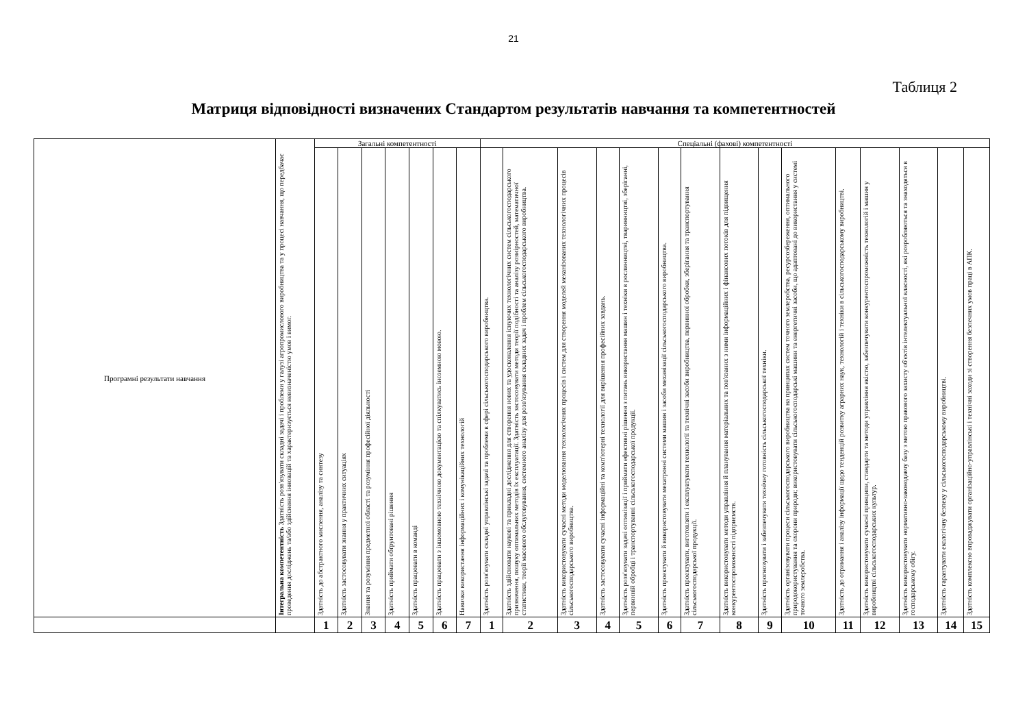21
Таблиця 2
Матриця відповідності визначених Стандартом результатів навчання та компетентностей
| Програмні результати навчання | Інтегральна компетентність Здатність розв'язувати складні задачі і проблеми у галузі агропромислового виробництва та у процесі навчання, що передбачає проведення досліджень та/або здійснення інновацій та характеризується невизначеністю умов і вимог. | Загальні компетентності | | | | | | | Спеціальні (фахові) компетентності | | | | | | | | | | | | | | |
| | | Здатність до абстрактного мислення, аналізу та синтезу | Здатність застосовувати знання у практичних ситуаціях | Знання та розуміння предметної області та розуміння професійної діяльності | Здатність приймати обґрунтовані рішення | Здатність працювати в команді | Здатність працювати з іншомовною технічною документацією та спілкуватись іноземною мовою. | Навички використання інформаційних і комунікаційних технологій | Здатність розв'язувати складні управлінські задачі та проблеми в сфері сільськогосподарського виробництва. | Здатність здійснювати наукові та прикладні дослідження для створення нових та удосконалення існуючих технологічних систем сільськогосподарського призначення, пошуку оптимальних методів їх експлуатації. Здатність застосовувати методи теорії подібності та аналізу розмірностей, математичної статистики, теорії масового обслуговування, системного аналізу для розв'язування складних задач і проблем сільськогосподарського виробництва. | Здатність використовувати сучасні методи моделювання технологічних процесів і систем для створення моделей механізованих технологічних процесів сільськогосподарського виробництва. | Здатність застосовувати сучасні інформаційні та комп'ютерні технології для вирішення професійних завдань. | Здатність розв'язувати задачі оптимізації і приймати ефективні рішення з питань використання машин і техніки в рослинництві, тваринництві, зберіганні, первинній обробці і транспортуванні сільськогосподарської продукції. | Здатність проектувати й використовувати мехатронні системи машин і засоби механізації сільськогосподарського виробництва. | Здатність проектувати, виготовляти і експлуатувати технології та технічні засоби виробництва, первинної обробки, зберігання та транспортування сільськогосподарської продукції. | Здатність використовувати методи управління й планування матеріальних та пов'язаних з ними інформаційних і фінансових потоків для підвищення конкурентоспроможності підприємств. | Здатність прогнозувати і забезпечувати технічну готовність сільськогосподарської техніки. | Здатність організовувати процеси сільськогосподарського виробництва на принципах систем точного землеробства, ресурсозбереження, оптимального природокористування та охорони природи; використовувати сільськогосподарські машини та енергетичні засоби, що адаптовані до використання у системі точного землеробства. | Здатність до отримання і аналізу інформації щодо тенденцій розвитку аграрних наук, технологій і техніки в сільськогосподарському виробництві. | Здатність використовувати сучасні принципи, стандарти та методи управління якістю, забезпечувати конкурентоспроможність технологій і машин у виробництві сільськогосподарських культур. | Здатність використовувати нормативно-законодавчу базу з метою правового захисту об'єктів інтелектуальної власності, які розробляються та знаходяться в господарському обігу. | Здатність гарантувати екологічну безпеку у сільськогосподарському виробництві. | Здатність комплексно впроваджувати організаційно-управлінські і технічні заходи зі створення безпечних умов праці в АПК. |
| | | 1 | 2 | 3 | 4 | 5 | 6 | 7 | 1 | 2 | 3 | 4 | 5 | 6 | 7 | 8 | 9 | 10 | 11 | 12 | 13 | 14 | 15 |